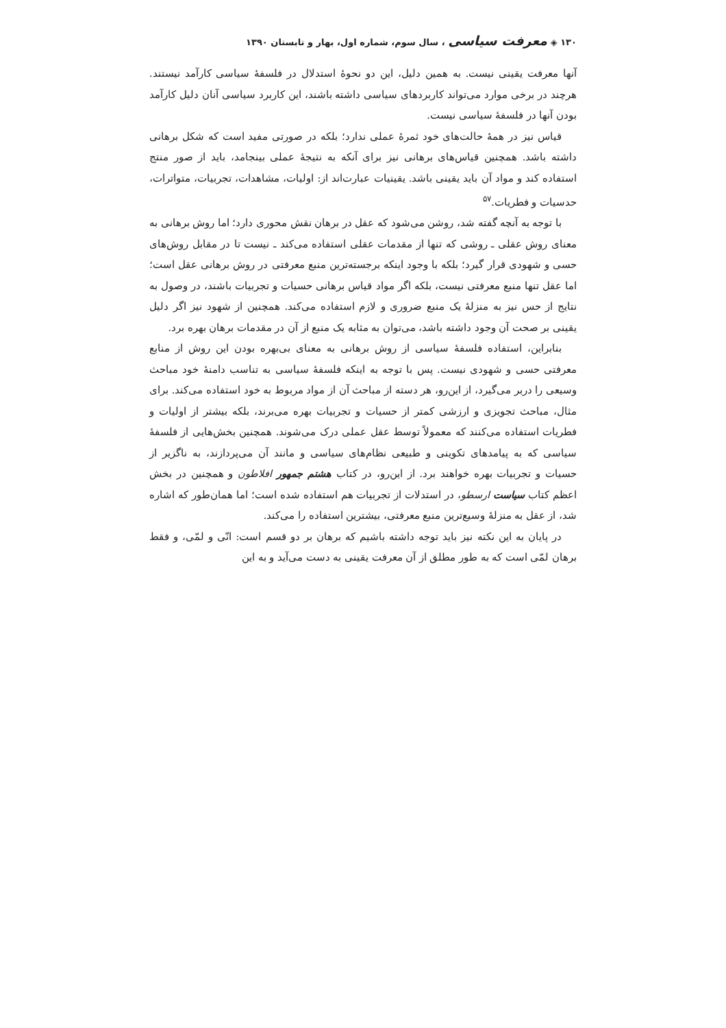۱۳۰ ◈ معرفت سیاسی ، سال سوم، شماره اول، بهار و تابستان ۱۳۹۰
آنها معرفت یقینی نیست. به همین دلیل، این دو نحوهٔ استدلال در فلسفهٔ سیاسی کارآمد نیستند. هرچند در برخی موارد می‌تواند کاربردهای سیاسی داشته باشند، این کاربرد سیاسی آنان دلیل کارآمد بودن آنها در فلسفهٔ سیاسی نیست.
قیاس نیز در همهٔ حالت‌های خود ثمرهٔ عملی ندارد؛ بلکه در صورتی مفید است که شکل برهانی داشته باشد. همچنین قیاس‌های برهانی نیز برای آنکه به نتیجهٔ عملی بینجامد، باید از صور منتج استفاده کند و مواد آن باید یقینی باشد. یقینیات عبارت‌اند از: اولیات، مشاهدات، تجربیات، متواترات، حدسیات و فطریات.<sup>۵۷</sup>
با توجه به آنچه گفته شد، روشن می‌شود که عقل در برهان نقش محوری دارد؛ اما روش برهانی به معنای روش عقلی ـ روشی که تنها از مقدمات عقلی استفاده می‌کند ـ نیست تا در مقابل روش‌های حسی و شهودی قرار گیرد؛ بلکه با وجود اینکه برجسته‌ترین منبع معرفتی در روش برهانی عقل است؛ اما عقل تنها منبع معرفتی نیست، بلکه اگر مواد قیاس برهانی حسیات و تجربیات باشند، در وصول به نتایج از حس نیز به منزلهٔ یک منبع ضروری و لازم استفاده می‌کند. همچنین از شهود نیز اگر دلیل یقینی بر صحت آن وجود داشته باشد، می‌توان به مثابه یک منبع از آن در مقدمات برهان بهره برد.
بنابراین، استفاده فلسفهٔ سیاسی از روش برهانی به معنای بی‌بهره بودن این روش از منابع معرفتی حسی و شهودی نیست. پس با توجه به اینکه فلسفهٔ سیاسی به تناسب دامنهٔ خود مباحث وسیعی را دربر می‌گیرد، از این‌رو، هر دسته از مباحث آن از مواد مربوط به خود استفاده می‌کند. برای مثال، مباحث تجویزی و ارزشی کمتر از حسیات و تجربیات بهره می‌برند، بلکه بیشتر از اولیات و فطریات استفاده می‌کنند که معمولاً توسط عقل عملی درک می‌شوند. همچنین بخش‌هایی از فلسفهٔ سیاسی که به پیامدهای تکوینی و طبیعی نظام‌های سیاسی و مانند آن می‌پردازند، به ناگزیر از حسیات و تجربیات بهره خواهند برد. از این‌رو، در کتاب هشتم جمهور افلاطون و همچنین در بخش اعظم کتاب سیاست ارسطو، در استدلات از تجربیات هم استفاده شده است؛ اما همان‌طور که اشاره شد، از عقل به منزلهٔ وسیع‌ترین منبع معرفتی، بیشترین استفاده را می‌کند.
در پایان به این نکته نیز باید توجه داشته باشیم که برهان بر دو قسم است: انّی و لمّی، و فقط برهان لمّی است که به طور مطلق از آن معرفت یقینی به دست می‌آید و به این